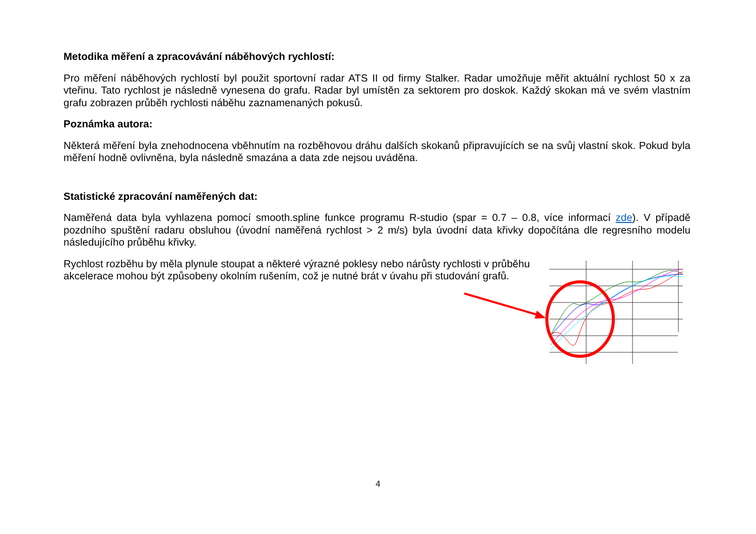Metodika měření a zpracovávání náběhových rychlostí:
Pro měření náběhových rychlostí byl použit sportovní radar ATS II od firmy Stalker. Radar umožňuje měřit aktuální rychlost 50 x za vteřinu. Tato rychlost je následně vynesena do grafu. Radar byl umístěn za sektorem pro doskok. Každý skokan má ve svém vlastním grafu zobrazen průběh rychlosti náběhu zaznamenaných pokusů.
Poznámka autora:
Některá měření byla znehodnocena vběhnutím na rozběhovou dráhu dalších skokanů připravujících se na svůj vlastní skok. Pokud byla měření hodně ovlivněna, byla následně smazána a data zde nejsou uváděna.
Statistické zpracování naměřených dat:
Naměřená data byla vyhlazena pomocí smooth.spline funkce programu R-studio (spar = 0.7 – 0.8, více informací zde). V případě pozdního spuštění radaru obsluhou (úvodní naměřená rychlost > 2 m/s) byla úvodní data křivky dopočítána dle regresního modelu následujícího průběhu křivky.
Rychlost rozběhu by měla plynule stoupat a některé výrazné poklesy nebo nárůsty rychlosti v průběhu akcelerace mohou být způsobeny okolním rušením, což je nutné brát v úvahu při studování grafů.
4